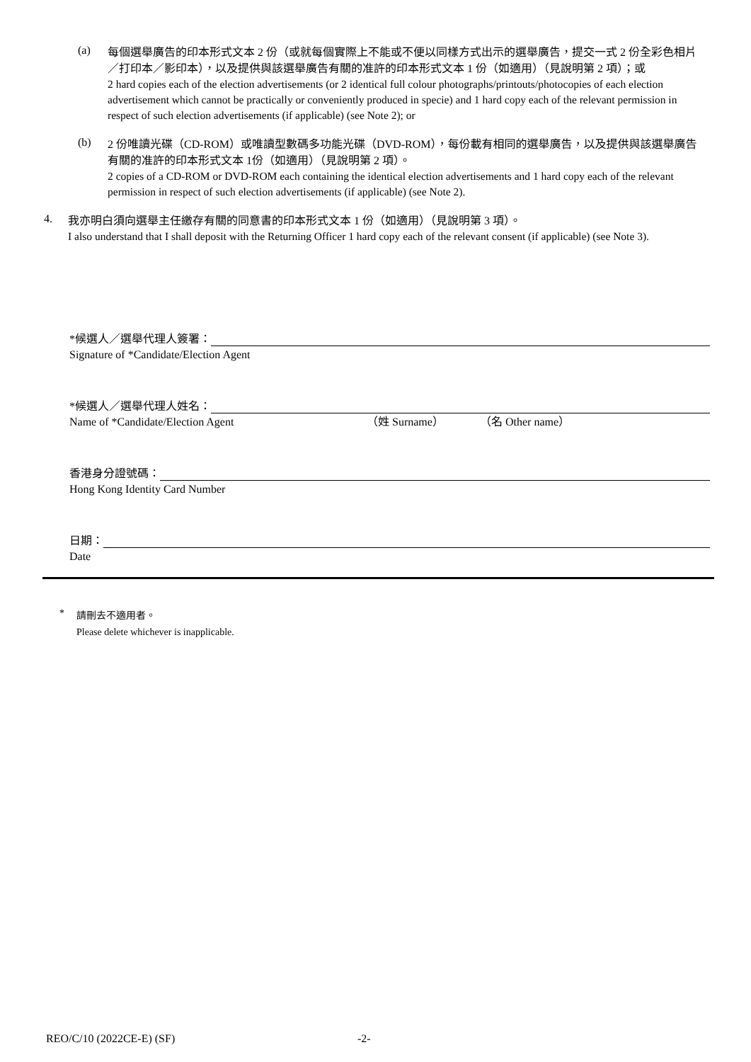(a)
每個選舉廣告的印本形式文本 2 份（或就每個實際上不能或不便以同樣方式出示的選舉廣告，提交一式 2 份全彩色相片／打印本／影印本），以及提供與該選舉廣告有關的准許的印本形式文本 1 份（如適用）（見說明第 2 項）；或
2 hard copies each of the election advertisements (or 2 identical full colour photographs/printouts/photocopies of each election advertisement which cannot be practically or conveniently produced in specie) and 1 hard copy each of the relevant permission in respect of such election advertisements (if applicable) (see Note 2); or
(b)
2 份唯讀光碟（CD-ROM）或唯讀型數碼多功能光碟（DVD-ROM），每份載有相同的選舉廣告，以及提供與該選舉廣告有關的准許的印本形式文本 1份（如適用）（見說明第 2 項）。
2 copies of a CD-ROM or DVD-ROM each containing the identical election advertisements and 1 hard copy each of the relevant permission in respect of such election advertisements (if applicable) (see Note 2).
4.
我亦明白須向選舉主任繳存有關的同意書的印本形式文本 1 份（如適用）（見說明第 3 項）。
I also understand that I shall deposit with the Returning Officer 1 hard copy each of the relevant consent (if applicable) (see Note 3).
*候選人／選舉代理人簽署：
Signature of *Candidate/Election Agent
*候選人／選舉代理人姓名：
Name of *Candidate/Election Agent （姓 Surname） （名 Other name）
香港身分證號碼：
Hong Kong Identity Card Number
日期：
Date
*
請刪去不適用者。
Please delete whichever is inapplicable.
REO/C/10 (2022CE-E) (SF) -2-